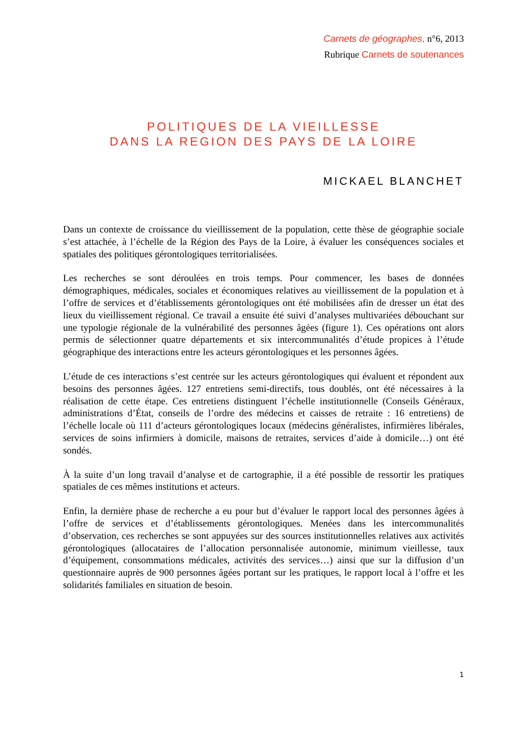Carnets de géographes, n°6, 2013
Rubrique Carnets de soutenances
POLITIQUES DE LA VIEILLESSE
DANS LA REGION DES PAYS DE LA LOIRE
MICKAEL BLANCHET
Dans un contexte de croissance du vieillissement de la population, cette thèse de géographie sociale s’est attachée, à l’échelle de la Région des Pays de la Loire, à évaluer les conséquences sociales et spatiales des politiques gérontologiques territorialisées.
Les recherches se sont déroulées en trois temps. Pour commencer, les bases de données démographiques, médicales, sociales et économiques relatives au vieillissement de la population et à l’offre de services et d’établissements gérontologiques ont été mobilisées afin de dresser un état des lieux du vieillissement régional. Ce travail a ensuite été suivi d’analyses multivariées débouchant sur une typologie régionale de la vulnérabilité des personnes âgées (figure 1). Ces opérations ont alors permis de sélectionner quatre départements et six intercommunalités d’étude propices à l’étude géographique des interactions entre les acteurs gérontologiques et les personnes âgées.
L’étude de ces interactions s’est centrée sur les acteurs gérontologiques qui évaluent et répondent aux besoins des personnes âgées. 127 entretiens semi-directifs, tous doublés, ont été nécessaires à la réalisation de cette étape. Ces entretiens distinguent l’échelle institutionnelle (Conseils Généraux, administrations d’État, conseils de l’ordre des médecins et caisses de retraite : 16 entretiens) de l’échelle locale où 111 d’acteurs gérontologiques locaux (médecins généralistes, infirmières libérales, services de soins infirmiers à domicile, maisons de retraites, services d’aide à domicile…) ont été sondés.
À la suite d’un long travail d’analyse et de cartographie, il a été possible de ressortir les pratiques spatiales de ces mêmes institutions et acteurs.
Enfin, la dernière phase de recherche a eu pour but d’évaluer le rapport local des personnes âgées à l’offre de services et d’établissements gérontologiques. Menées dans les intercommunalités d’observation, ces recherches se sont appuyées sur des sources institutionnelles relatives aux activités gérontologiques (allocataires de l’allocation personnalisée autonomie, minimum vieillesse, taux d’équipement, consommations médicales, activités des services…) ainsi que sur la diffusion d’un questionnaire auprès de 900 personnes âgées portant sur les pratiques, le rapport local à l’offre et les solidarités familiales en situation de besoin.
1